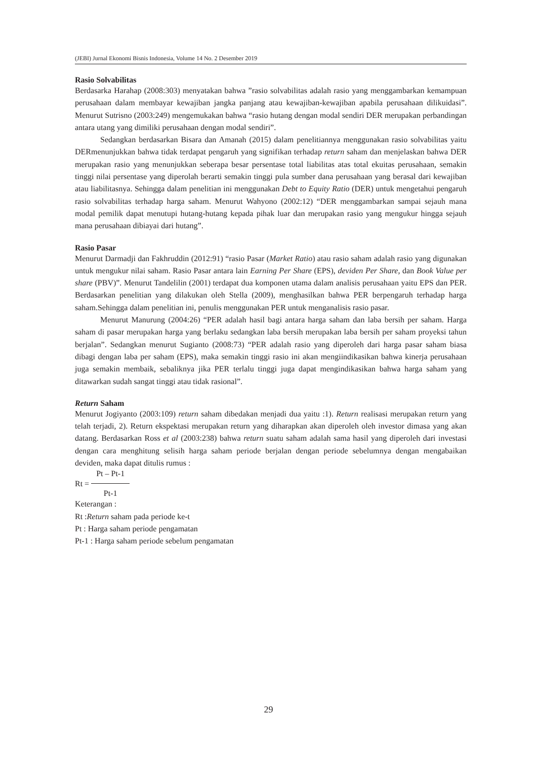(JEBI) Jurnal Ekonomi Bisnis Indonesia, Volume 14 No. 2 Desember 2019
Rasio Solvabilitas
Berdasarka Harahap (2008:303) menyatakan bahwa ”rasio solvabilitas adalah rasio yang menggambarkan kemampuan perusahaan dalam membayar kewajiban jangka panjang atau kewajiban-kewajiban apabila perusahaan dilikuidasi”. Menurut Sutrisno (2003:249) mengemukakan bahwa “rasio hutang dengan modal sendiri DER merupakan perbandingan antara utang yang dimiliki perusahaan dengan modal sendiri”.
Sedangkan berdasarkan Bisara dan Amanah (2015) dalam penelitiannya menggunakan rasio solvabilitas yaitu DERmenunjukkan bahwa tidak terdapat pengaruh yang signifikan terhadap return saham dan menjelaskan bahwa DER merupakan rasio yang menunjukkan seberapa besar persentase total liabilitas atas total ekuitas perusahaan, semakin tinggi nilai persentase yang diperolah berarti semakin tinggi pula sumber dana perusahaan yang berasal dari kewajiban atau liabilitasnya. Sehingga dalam penelitian ini menggunakan Debt to Equity Ratio (DER) untuk mengetahui pengaruh rasio solvabilitas terhadap harga saham. Menurut Wahyono (2002:12) “DER menggambarkan sampai sejauh mana modal pemilik dapat menutupi hutang-hutang kepada pihak luar dan merupakan rasio yang mengukur hingga sejauh mana perusahaan dibiayai dari hutang”.
Rasio Pasar
Menurut Darmadji dan Fakhruddin (2012:91) “rasio Pasar (Market Ratio) atau rasio saham adalah rasio yang digunakan untuk mengukur nilai saham. Rasio Pasar antara lain Earning Per Share (EPS), deviden Per Share, dan Book Value per share (PBV)”. Menurut Tandelilin (2001) terdapat dua komponen utama dalam analisis perusahaan yaitu EPS dan PER. Berdasarkan penelitian yang dilakukan oleh Stella (2009), menghasilkan bahwa PER berpengaruh terhadap harga saham.Sehingga dalam penelitian ini, penulis menggunakan PER untuk menganalisis rasio pasar.
Menurut Manurung (2004:26) “PER adalah hasil bagi antara harga saham dan laba bersih per saham. Harga saham di pasar merupakan harga yang berlaku sedangkan laba bersih merupakan laba bersih per saham proyeksi tahun berjalan”. Sedangkan menurut Sugianto (2008:73) “PER adalah rasio yang diperoleh dari harga pasar saham biasa dibagi dengan laba per saham (EPS), maka semakin tinggi rasio ini akan mengiindikasikan bahwa kinerja perusahaan juga semakin membaik, sebaliknya jika PER terlalu tinggi juga dapat mengindikasikan bahwa harga saham yang ditawarkan sudah sangat tinggi atau tidak rasional”.
Return Saham
Menurut Jogiyanto (2003:109) return saham dibedakan menjadi dua yaitu :1). Return realisasi merupakan return yang telah terjadi, 2). Return ekspektasi merupakan return yang diharapkan akan diperoleh oleh investor dimasa yang akan datang. Berdasarkan Ross et al (2003:238) bahwa return suatu saham adalah sama hasil yang diperoleh dari investasi dengan cara menghitung selisih harga saham periode berjalan dengan periode sebelumnya dengan mengabaikan deviden, maka dapat ditulis rumus :
Rt = Pt – Pt-1 Pt-1
Keterangan :
Rt :Return saham pada periode ke-t
Pt : Harga saham periode pengamatan
Pt-1 : Harga saham periode sebelum pengamatan
29